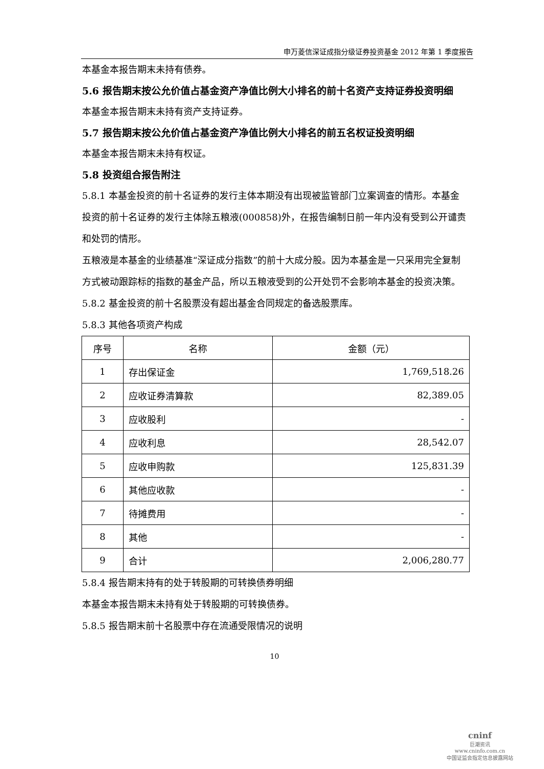申万菱信深证成指分级证券投资基金 2012 年第 1 季度报告
本基金本报告期末未持有债券。
5.6 报告期末按公允价值占基金资产净值比例大小排名的前十名资产支持证券投资明细
本基金本报告期末未持有资产支持证券。
5.7 报告期末按公允价值占基金资产净值比例大小排名的前五名权证投资明细
本基金本报告期末未持有权证。
5.8 投资组合报告附注
5.8.1 本基金投资的前十名证券的发行主体本期没有出现被监管部门立案调查的情形。本基金投资的前十名证券的发行主体除五粮液(000858)外，在报告编制日前一年内没有受到公开谴责和处罚的情形。
五粮液是本基金的业绩基准“深证成分指数”的前十大成分股。因为本基金是一只采用完全复制方式被动跟踪标的指数的基金产品，所以五粮液受到的公开处罚不会影响本基金的投资决策。
5.8.2 基金投资的前十名股票没有超出基金合同规定的备选股票库。
5.8.3 其他各项资产构成
| 序号 | 名称 | 金额（元） |
| --- | --- | --- |
| 1 | 存出保证金 | 1,769,518.26 |
| 2 | 应收证券清算款 | 82,389.05 |
| 3 | 应收股利 | - |
| 4 | 应收利息 | 28,542.07 |
| 5 | 应收申购款 | 125,831.39 |
| 6 | 其他应收款 | - |
| 7 | 待摊费用 | - |
| 8 | 其他 | - |
| 9 | 合计 | 2,006,280.77 |
5.8.4 报告期末持有的处于转股期的可转换债券明细
本基金本报告期末未持有处于转股期的可转换债券。
5.8.5 报告期末前十名股票中存在流通受限情况的说明
10
cninf
巨潮资讯
www.cninfo.com.cn
中国证监会指定信息披露网站